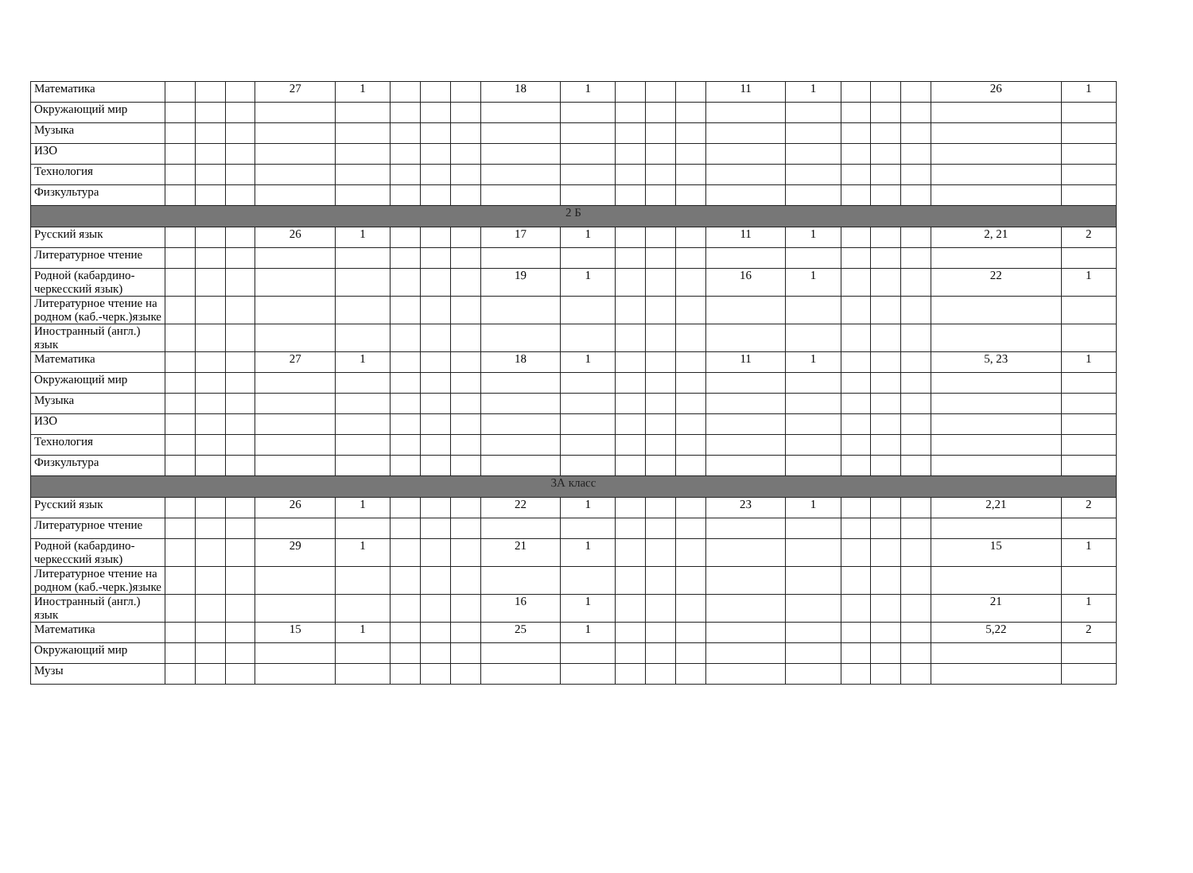| Математика | | | | 27 | 1 | | | | 18 | 1 | | | | 11 | 1 | | | | 26 | 1 |
| Окружающий мир | | | | | | | | | | | | | | | | | | | | |
| Музыка | | | | | | | | | | | | | | | | | | | | |
| ИЗО | | | | | | | | | | | | | | | | | | | | |
| Технология | | | | | | | | | | | | | | | | | | | | |
| Физкультура | | | | | | | | | | | | | | | | | | | | |
| 2 Б | | | | | | | | | | | | | | | | | | | | |
| Русский язык | | | | 26 | 1 | | | | 17 | 1 | | | | 11 | 1 | | | | 2, 21 | 2 |
| Литературное чтение | | | | | | | | | | | | | | | | | | | | |
| Родной (кабардино-черкесский язык) | | | | | | | | | 19 | 1 | | | | 16 | 1 | | | | 22 | 1 |
| Литературное чтение на родном (каб.-черк.)языке | | | | | | | | | | | | | | | | | | | | |
| Иностранный (англ.) язык | | | | | | | | | | | | | | | | | | | | |
| Математика | | | | 27 | 1 | | | | 18 | 1 | | | | 11 | 1 | | | | 5, 23 | 1 |
| Окружающий мир | | | | | | | | | | | | | | | | | | | | |
| Музыка | | | | | | | | | | | | | | | | | | | | |
| ИЗО | | | | | | | | | | | | | | | | | | | | |
| Технология | | | | | | | | | | | | | | | | | | | | |
| Физкультура | | | | | | | | | | | | | | | | | | | | |
| 3А класс | | | | | | | | | | | | | | | | | | | | |
| Русский язык | | | | 26 | 1 | | | | 22 | 1 | | | | 23 | 1 | | | | 2,21 | 2 |
| Литературное чтение | | | | | | | | | | | | | | | | | | | | |
| Родной (кабардино-черкесский язык) | | | | 29 | 1 | | | | 21 | 1 | | | | | | | | | 15 | 1 |
| Литературное чтение на родном (каб.-черк.)языке | | | | | | | | | | | | | | | | | | | | |
| Иностранный (англ.) язык | | | | | | | | | 16 | 1 | | | | | | | | | 21 | 1 |
| Математика | | | | 15 | 1 | | | | 25 | 1 | | | | | | | | | 5,22 | 2 |
| Окружающий мир | | | | | | | | | | | | | | | | | | | | |
| Музы | | | | | | | | | | | | | | | | | | | | |